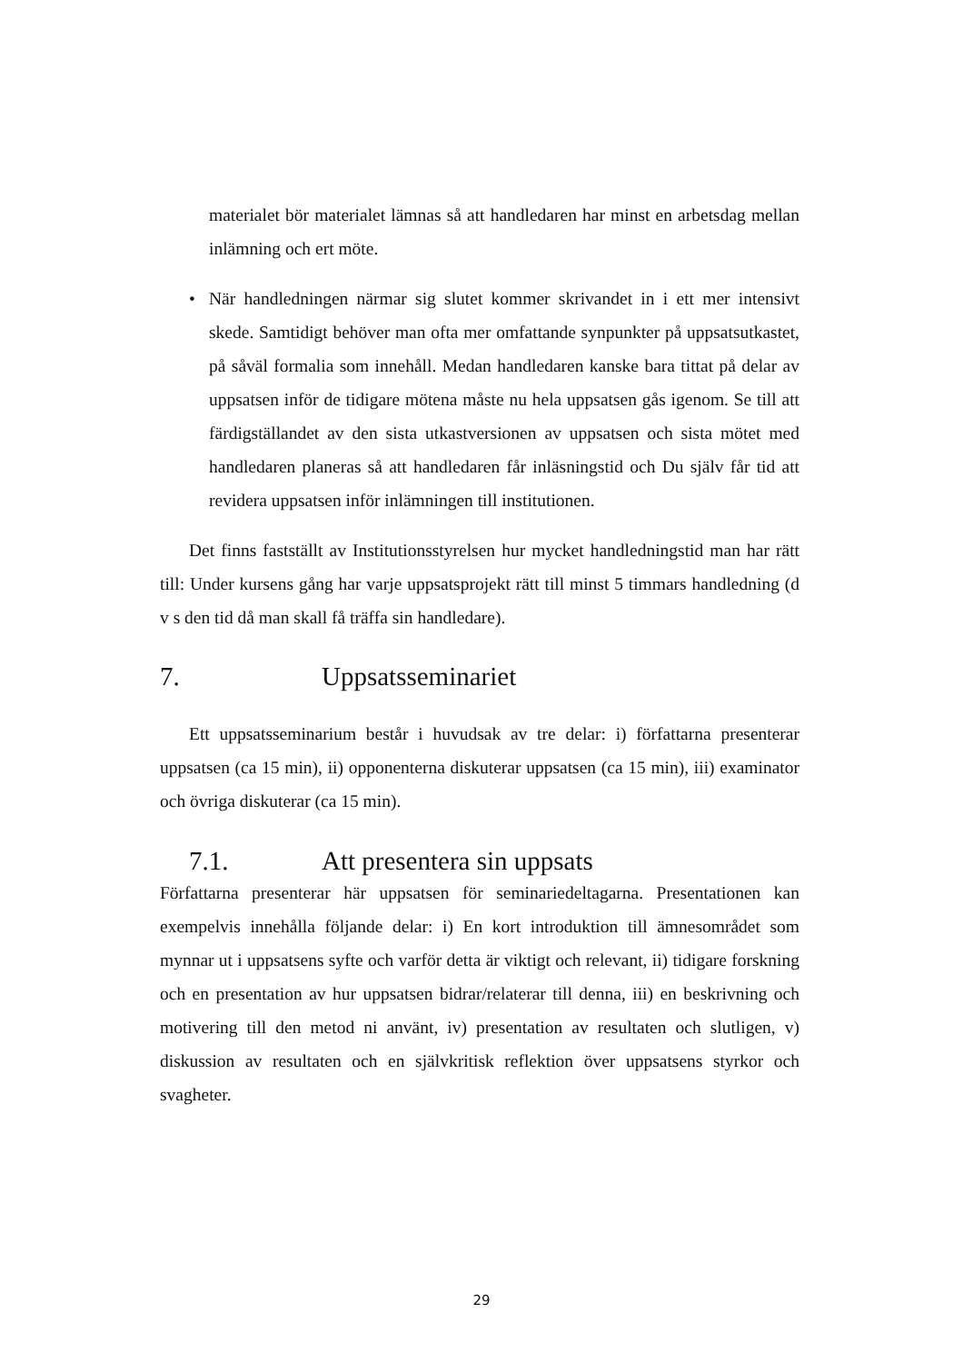materialet bör materialet lämnas så att handledaren har minst en arbetsdag mellan inlämning och ert möte.
• När handledningen närmar sig slutet kommer skrivandet in i ett mer intensivt skede. Samtidigt behöver man ofta mer omfattande synpunkter på uppsatsutkastet, på såväl formalia som innehåll. Medan handledaren kanske bara tittat på delar av uppsatsen inför de tidigare mötena måste nu hela uppsatsen gås igenom. Se till att färdigställandet av den sista utkastversionen av uppsatsen och sista mötet med handledaren planeras så att handledaren får inläsningstid och Du själv får tid att revidera uppsatsen inför inlämningen till institutionen.
Det finns fastställt av Institutionsstyrelsen hur mycket handledningstid man har rätt till: Under kursens gång har varje uppsatsprojekt rätt till minst 5 timmars handledning (d v s den tid då man skall få träffa sin handledare).
7. Uppsatsseminariet
Ett uppsatsseminarium består i huvudsak av tre delar: i) författarna presenterar uppsatsen (ca 15 min), ii) opponenterna diskuterar uppsatsen (ca 15 min), iii) examinator och övriga diskuterar (ca 15 min).
7.1. Att presentera sin uppsats
Författarna presenterar här uppsatsen för seminariedeltagarna. Presentationen kan exempelvis innehålla följande delar: i) En kort introduktion till ämnesområdet som mynnar ut i uppsatsens syfte och varför detta är viktigt och relevant, ii) tidigare forskning och en presentation av hur uppsatsen bidrar/relaterar till denna, iii) en beskrivning och motivering till den metod ni använt, iv) presentation av resultaten och slutligen, v) diskussion av resultaten och en självkritisk reflektion över uppsatsens styrkor och svagheter.
29